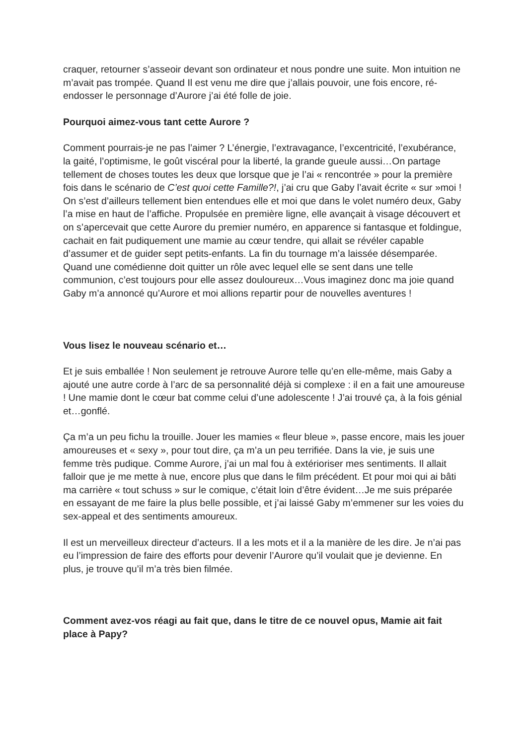craquer, retourner s’asseoir devant son ordinateur et nous pondre une suite. Mon intuition ne m’avait pas trompée. Quand Il est venu me dire que j’allais pouvoir, une fois encore, ré-endosser le personnage d’Aurore j’ai été folle de joie.
Pourquoi aimez-vous tant cette Aurore ?
Comment pourrais-je ne pas l’aimer ? L’énergie, l’extravagance, l’excentricité, l’exubérance, la gaité, l’optimisme, le goût viscéral pour la liberté, la grande gueule aussi…On partage tellement de choses toutes les deux que lorsque que je l’ai « rencontrée » pour la première fois dans le scénario de C’est quoi cette Famille?!, j’ai cru que Gaby l’avait écrite « sur »moi ! On s’est d’ailleurs tellement bien entendues elle et moi que dans le volet numéro deux, Gaby l’a mise en haut de l’affiche. Propulsée en première ligne, elle avançait à visage découvert et on s’apercevait que cette Aurore du premier numéro, en apparence si fantasque et foldingue, cachait en fait pudiquement une mamie au cœur tendre, qui allait se révéler capable d’assumer et de guider sept petits-enfants. La fin du tournage m’a laissée désemparée. Quand une comédienne doit quitter un rôle avec lequel elle se sent dans une telle communion, c’est toujours pour elle assez douloureux…Vous imaginez donc ma joie quand Gaby m’a annoncé qu’Aurore et moi allions repartir pour de nouvelles aventures !
Vous lisez le nouveau scénario et…
Et je suis emballée ! Non seulement je retrouve Aurore telle qu’en elle-même, mais Gaby a ajouté une autre corde à l’arc de sa personnalité déjà si complexe : il en a fait une amoureuse ! Une mamie dont le cœur bat comme celui d’une adolescente ! J’ai trouvé ça, à la fois génial et…gonflé.
Ça m’a un peu fichu la trouille. Jouer les mamies « fleur bleue », passe encore, mais les jouer amoureuses et « sexy », pour tout dire, ça m’a un peu terrifiée. Dans la vie, je suis une femme très pudique. Comme Aurore, j’ai un mal fou à extérioriser mes sentiments. Il allait falloir que je me mette à nue, encore plus que dans le film précédent. Et pour moi qui ai bâti ma carrière « tout schuss » sur le comique, c’était loin d’être évident…Je me suis préparée en essayant de me faire la plus belle possible, et j’ai laissé Gaby m’emmener sur les voies du sex-appeal et des sentiments amoureux.
Il est un merveilleux directeur d’acteurs. Il a les mots et il a la manière de les dire. Je n’ai pas eu l’impression de faire des efforts pour devenir l’Aurore qu’il voulait que je devienne. En plus, je trouve qu’il m’a très bien filmée.
Comment avez-vos réagi au fait que, dans le titre de ce nouvel opus, Mamie ait fait place à Papy?